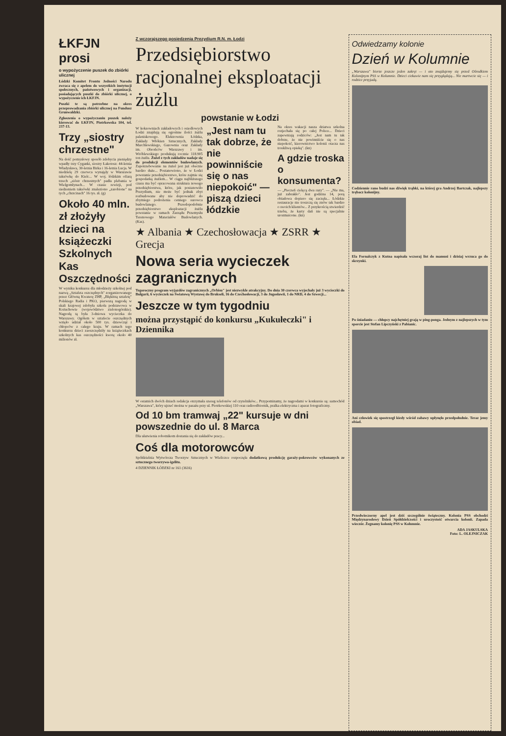ŁKFJN prosi
o wypożyczenie puszek do zbiórki ulicznej
Łódzki Komitet Frontu Jedności Narodu zwraca się z apelem do wszystkich instytucji społecznych, państwowych i organizacji, posiadających puszki do zbiórki ulicznej, o wypożyczenie ich ŁKFJN.
Puszki te są potrzebne na okres przeprowadzania zbiórki ulicznej na Fundusz Grunwaldzki.
Zgłoszenia o wypożyczaniu puszek należy kierować do ŁKFJN, Piotrkowska 104, tel. 237-13.
Trzy „siostry chrzestne"
Na dość pomysłowy sposób zdobycia pieniędzy wpadły trzy Cyganki, siostry Łakotosz: 44-letnia Władysława, 30-letnia Birka i 16-letnia Lucja. W niedzielę 29 czerwca wynajęły w Warszawie taksówkę do Kielc... W woj. łódzkim ofiarą trzech „sióstr chrzestnych" padła plebania w Wielgomłynach... W czasie rewizji, pod siedzeniem taksówki znaleziono „zarobione" na tych „chrzcinach" 16 tys. zł. (g)
Około 40 mln. zł złożyły dzieci na książeczki Szkolnych Kas Oszczędności
W wyniku konkursu dla młodzieży szkolnej pod nazwą „Sztafeta oszczędnych" zorganizowanego przez Główną Kwaterę ZHP, „Błękitną sztafetę" Polskiego Radia i PKO, pierwszą nagrodę w skali krajowej zdobyła szkoła podstawowa w Kożuchowie (województwo zielonogórskie). Nagrodą tą była 3-dniowa wycieczka do Warszawy. Ogółem w sztafecie oszczędnych wzięło udział około 500 tys. dziewcząt i chłopców z całego kraju. W ramach tego konkursu dzieci zaoszczędziły na książeczkach szkolnych kas oszczędności kwotę około 40 milionów zł.
Z wczorajszego posiedzenia Prezydium R.N. m. Łodzi
Przedsiębiorstwo racjonalnej eksploatacji żużlu
powstanie w Łodzi
W koksowniach zakładowych i osiedlowych Łodzi znajdują się ogromne ilości żużlu paleniskowego. Elektrownia Łódzka, Zakłady Włókien Sztucznych, Zakłady Marchlewskiego, Gazownia oraz Zakłady im. Obrońców Warszawy i im. Wróblewskiego produkują rocznie 118.905 ton żużlu. Żużel z tych zakładów nadaje się do produkcji elementów budowlanych. Zapotrzebowanie na żużel jest już obecnie bardzo duże... Postanowiono, że w Łodzi powstanie przedsiębiorstwo, które zajmie się gospodarką żużlem... W ciągu najbliższego czasu ma być opracowana struktura nowego przedsiębiorstwa, które, jak postanowiło Prezydium, nie może być jednak zbyt rozbudowane aby nie doprowadzić do zbytniego podrożenia cennego surowca budowlanego. Prawdopodobnie przedsiębiorstwo eksploatacji żużlu powstanie w ramach Zarządu Przemysłu Terenowego Materiałów Budowlanych. (Kas).
„Jest nam tu tak dobrze, że nie powinniście się o nas niepokoić" — piszą dzieci łódzkie
Na okres wakacji nasza dziatwa szkolna rozjechała się po całej Polsce... Dzieci zapewniają rodziców: „Jest nam tu tak dobrze, że nie powinniście się o nas niepokoić, kierownictwo kolonii otacza nas troskliwą opieką". (kn)
A gdzie troska o konsumenta?
— „Pieczeń cielęcą dwa razy". — „Nie ma, już zabrakło". Jest godzina 14, porą obiadowa dopiero się zaczęła... Łódzkie restauracje nie troszczą się znów tak bardzo o swoich klientów... Z przykrością stwierdzić trzeba, że karty dań nie są specjalnie urozmaicone. (kn)
★ Albania ★ Czechosłowacja ★ ZSRR ★ Grecja
Nowa seria wycieczek zagranicznych
Tegoroczny program wyjazdów zagranicznych „Orbisu" jest niezwykle atrakcyjny. Do dnia 30 czerwca wyjechały już 3 wycieczki do Bułgarii, 6 wycieczek na Światową Wystawę do Brukseli, 16 do Czechosłowacji, 3 do Jugosławii, 1 do NRD, 4 do Szwecji...
Jeszcze w tym tygodniu
można przystąpić do konkursu „Kukułeczki" i Dziennika
W ostatnich dwóch dniach redakcja otrzymała szereg telefonów od czytelników... Przypominamy, że nagrodami w konkursie są: samochód „Warszawa", który ujrzeć można w pasażu przy ul. Piotrkowskiej 110 oraz radioodbiornik, pralka elektryczna i aparat fotograficzny.
Od 10 bm tramwaj „22" kursuje w dni powszednie do ul. 8 Marca
Dla ułatwienia robotnikom dostania się do zakładów pracy...
Coś dla motorowców
Spółdzielnia Wytwórcza Tworzyw Sztucznych w Wieliczce rozpoczęła dodatkową produkcję garaży-pokrowców wykonanych ze sztucznego tworzywa-igelitu.
4 DZIENNIK ŁÓDZKI nr 161 (3616)
Odwiedzamy kolonie
Dzień w Kolumnie
„Warszawa" bierze jeszcze jeden zakręt — i oto znajdujemy się przed Ośrodkiem Kolonijnym PSS w Kolumnie. Dzieci ciekawie nam się przyglądają... Nie martwcie się — i rodzice przyjadą.
Codziennie rano budzi nas dźwięk trąbki, na której gra Andrzej Bartczak, najlepszy trębacz kolonijny.
Ela Fornalczyk z Kutna napisała wczoraj list do mamusi i dzisiaj wrzuca go do skrzynki.
Po śniadaniu — chłopcy najchętniej grają w ping-ponga. Jednym z najlepszych w tym sporcie jest Stefan Lipczyński z Pabianic.
Ani człowiek się spostrzegł kiedy wśród zabawy upłynęło przedpołudnie. Teraz jemy obiad.
Przedwieczorny apel jest dziś szczególnie świąteczny. Kolonia PSS obchodzi Międzynarodowy Dzień Spółdzielczości i uroczystość otwarcia kolonii. Zapada wieczór. Żegnamy kolonię PSS w Kolumnie.
ADA JASKULSKA
Foto: L. OLEJNICZAK